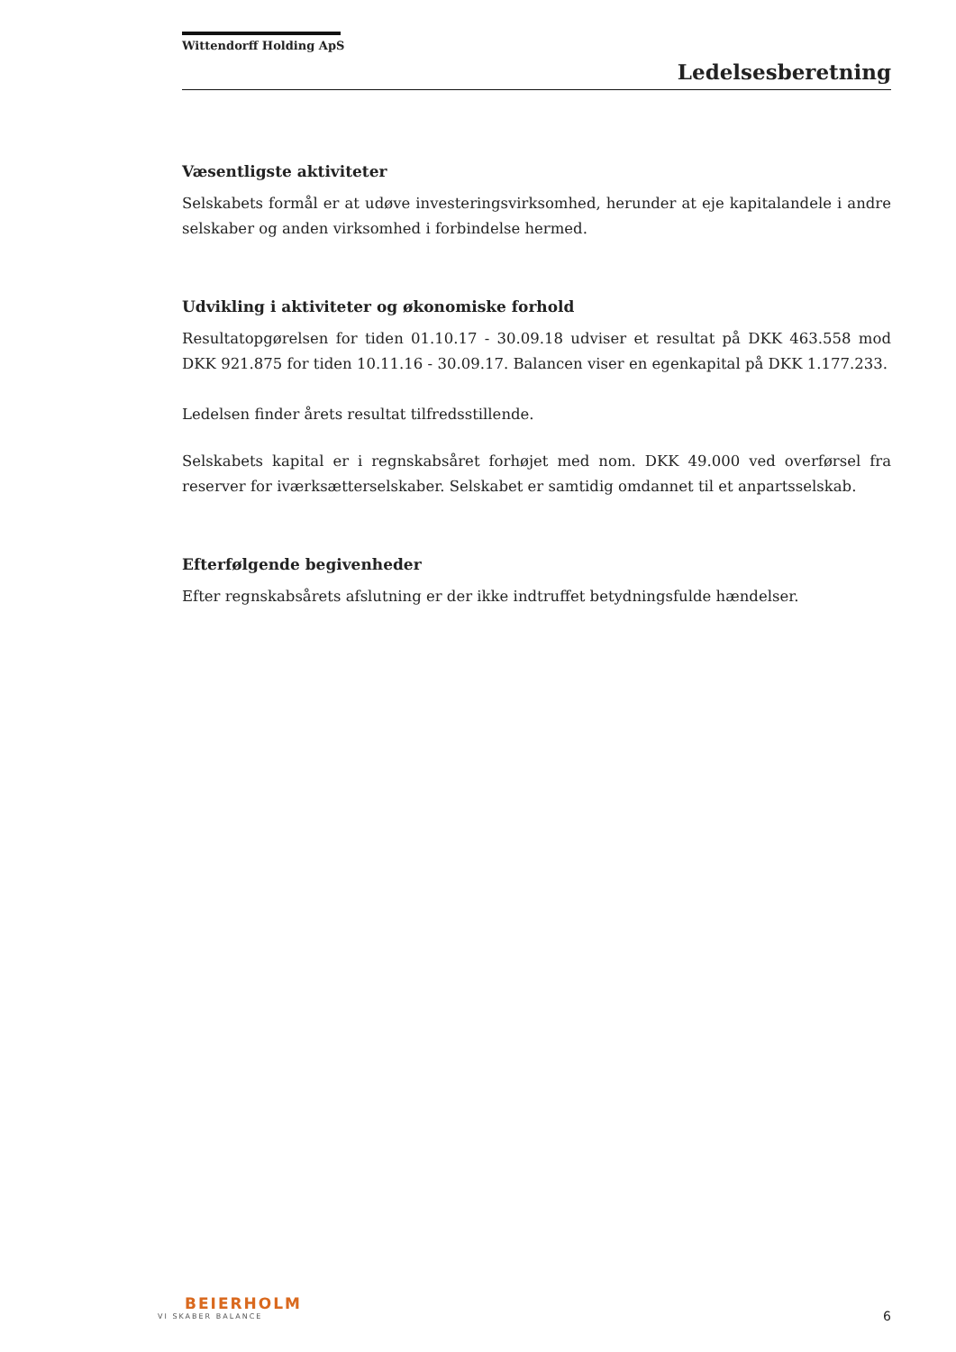Wittendorff Holding ApS
Ledelsesberetning
Væsentligste aktiviteter
Selskabets formål er at udøve investeringsvirksomhed, herunder at eje kapitalandele i andre selskaber og anden virksomhed i forbindelse hermed.
Udvikling i aktiviteter og økonomiske forhold
Resultatopgørelsen for tiden 01.10.17 - 30.09.18 udviser et resultat på DKK 463.558 mod DKK 921.875 for tiden 10.11.16 - 30.09.17. Balancen viser en egenkapital på DKK 1.177.233.
Ledelsen finder årets resultat tilfredsstillende.
Selskabets kapital er i regnskabsåret forhøjet med nom. DKK 49.000 ved overførsel fra reserver for iværksætterselskaber. Selskabet er samtidig omdannet til et anpartsselskab.
Efterfølgende begivenheder
Efter regnskabsårets afslutning er der ikke indtruffet betydningsfulde hændelser.
BEIERHOLM
VI SKABER BALANCE
6